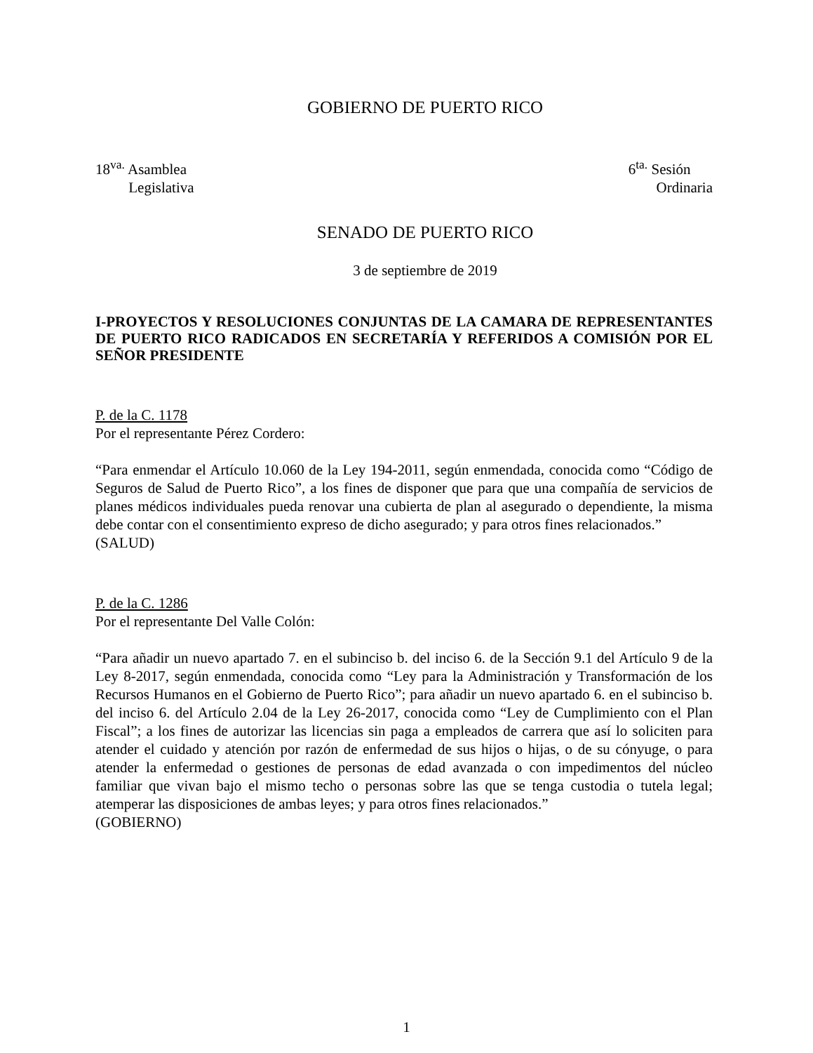GOBIERNO DE PUERTO RICO
18<sup>va.</sup> Asamblea
Legislativa
6<sup>ta.</sup> Sesión
Ordinaria
SENADO DE PUERTO RICO
3 de septiembre de 2019
I-PROYECTOS Y RESOLUCIONES CONJUNTAS DE LA CAMARA DE REPRESENTANTES DE PUERTO RICO RADICADOS EN SECRETARÍA Y REFERIDOS A COMISIÓN POR EL SEÑOR PRESIDENTE
P. de la C. 1178
Por el representante Pérez Cordero:
“Para enmendar el Artículo 10.060 de la Ley 194-2011, según enmendada, conocida como “Código de Seguros de Salud de Puerto Rico”, a los fines de disponer que para que una compañía de servicios de planes médicos individuales pueda renovar una cubierta de plan al asegurado o dependiente, la misma debe contar con el consentimiento expreso de dicho asegurado; y para otros fines relacionados.”
(SALUD)
P. de la C. 1286
Por el representante Del Valle Colón:
“Para añadir un nuevo apartado 7. en el subinciso b. del inciso 6. de la Sección 9.1 del Artículo 9 de la Ley 8-2017, según enmendada, conocida como “Ley para la Administración y Transformación de los Recursos Humanos en el Gobierno de Puerto Rico”; para añadir un nuevo apartado 6. en el subinciso b. del inciso 6. del Artículo 2.04 de la Ley 26-2017, conocida como “Ley de Cumplimiento con el Plan Fiscal”; a los fines de autorizar las licencias sin paga a empleados de carrera que así lo soliciten para atender el cuidado y atención por razón de enfermedad de sus hijos o hijas, o de su cónyuge, o para atender la enfermedad o gestiones de personas de edad avanzada o con impedimentos del núcleo familiar que vivan bajo el mismo techo o personas sobre las que se tenga custodia o tutela legal; atemperar las disposiciones de ambas leyes; y para otros fines relacionados.”
(GOBIERNO)
1